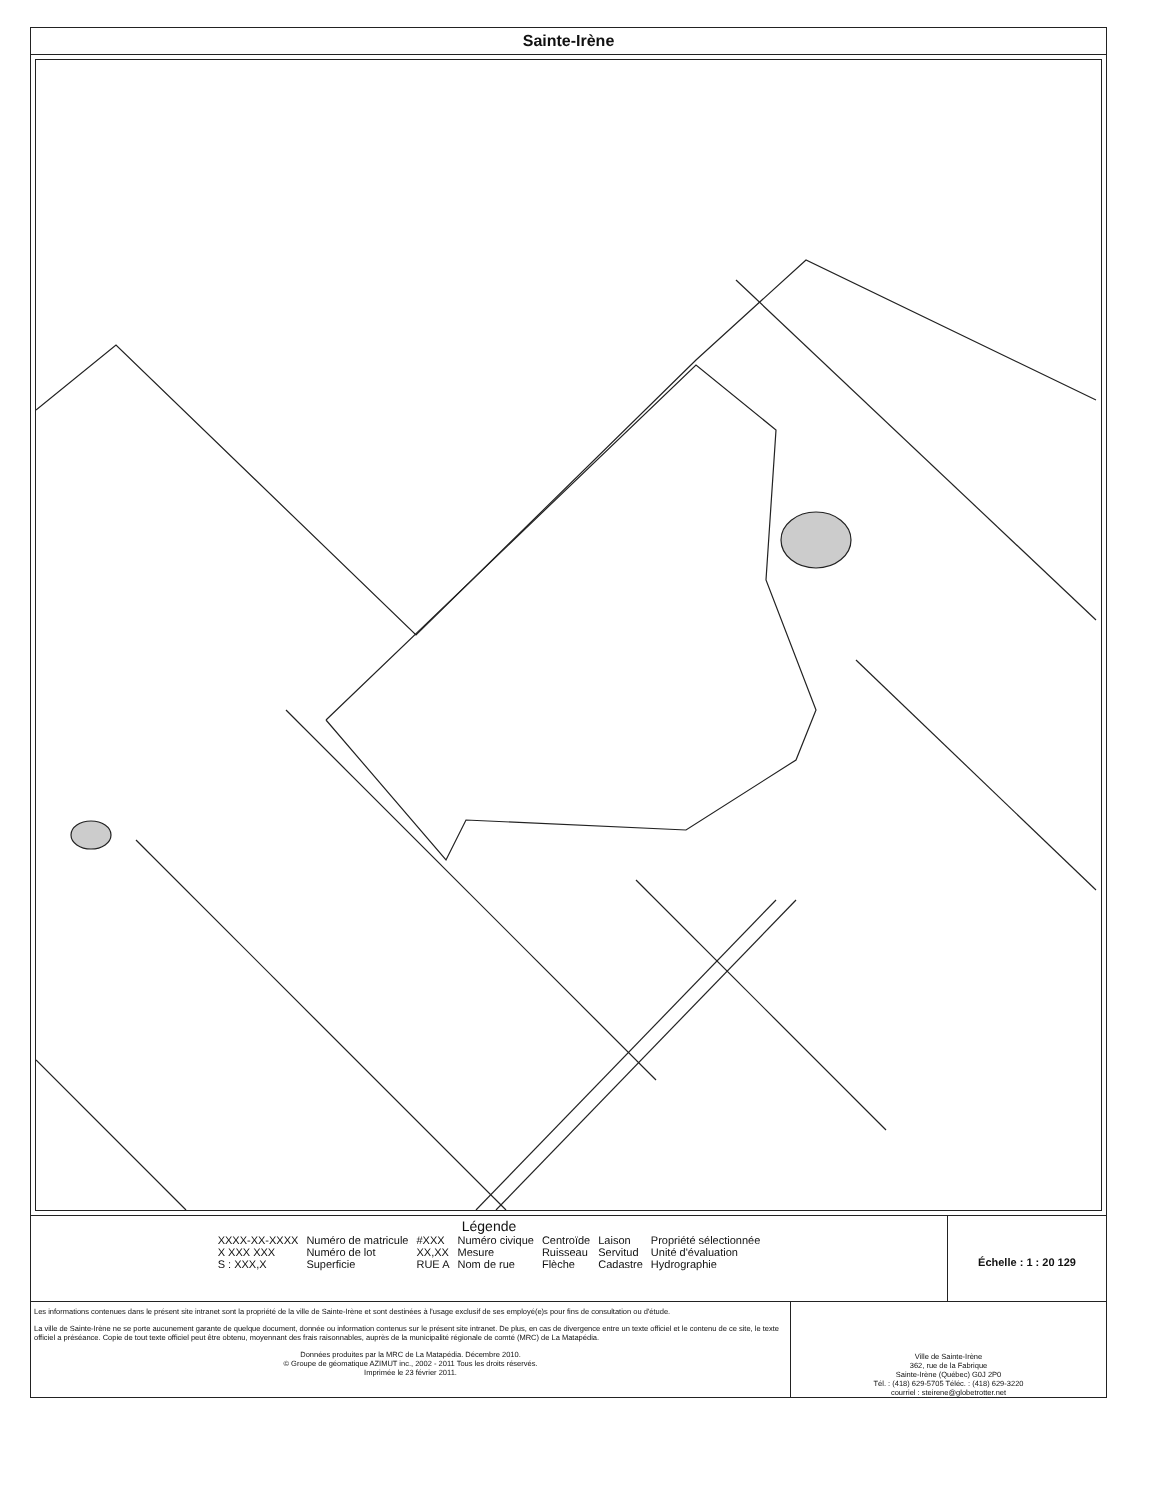Sainte-Irène
Légende
| XXXX-XX-XXXX | Numéro de matricule | #XXX | Numéro civique | Centroïde | Laison | Propriété sélectionnée |
| X XXX XXX | Numéro de lot | XX,XX | Mesure | Ruisseau | Servitud | Unité d'évaluation |
| S : XXX,X | Superficie | RUE A | Nom de rue | Flèche | Cadastre | Hydrographie |
Échelle : 1 : 20 129
Les informations contenues dans le présent site intranet sont la propriété de la ville de Sainte-Irène et sont destinées à l'usage exclusif de ses employé(e)s pour fins de consultation ou d'étude.
La ville de Sainte-Irène ne se porte aucunement garante de quelque document, donnée ou information contenus sur le présent site intranet. De plus, en cas de divergence entre un texte officiel et le contenu de ce site, le texte officiel a préséance. Copie de tout texte officiel peut être obtenu, moyennant des frais raisonnables, auprès de la municipalité régionale de comté (MRC) de La Matapédia.
Données produites par la MRC de La Matapédia. Décembre 2010.
© Groupe de géomatique AZIMUT inc., 2002 - 2011 Tous les droits réservés.
Imprimée le 23 février 2011.
Ville de Sainte-Irène
362, rue de la Fabrique
Sainte-Irène (Québec) G0J 2P0
Tél. : (418) 629-5705 Téléc. : (418) 629-3220
courriel : steirene@globetrotter.net